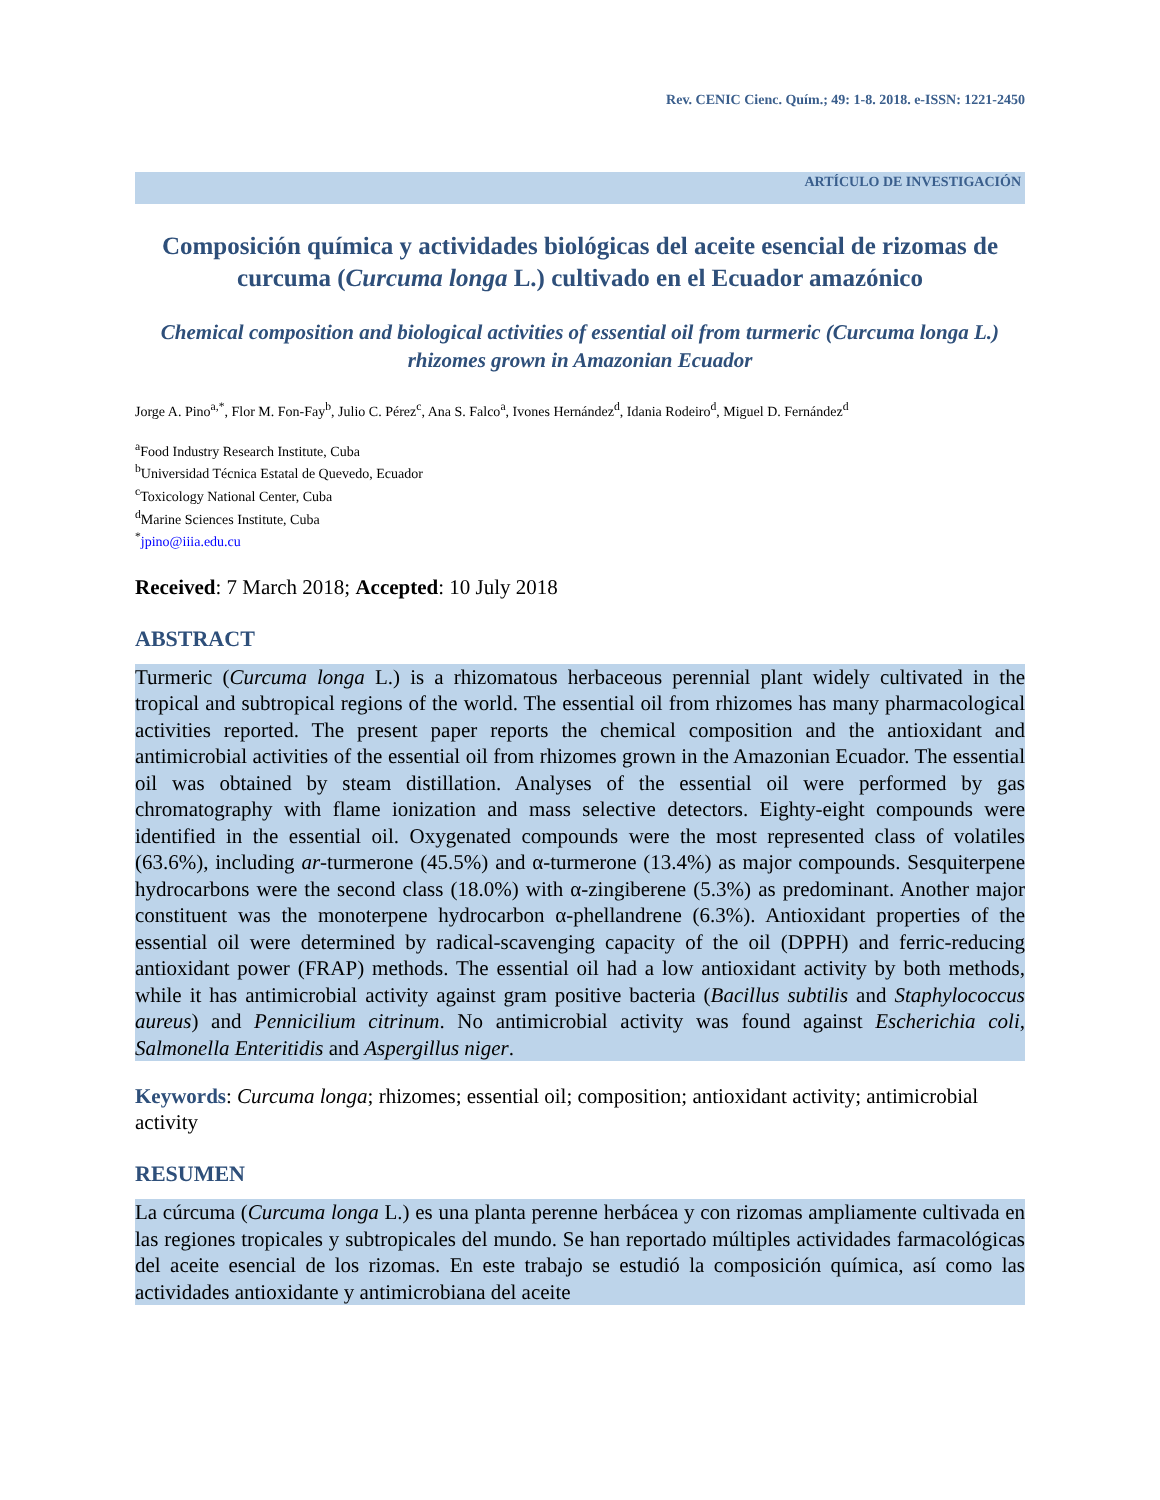Rev. CENIC Cienc. Quím.; 49: 1-8. 2018. e-ISSN: 1221-2450
ARTÍCULO DE INVESTIGACIÓN
Composición química y actividades biológicas del aceite esencial de rizomas de curcuma (Curcuma longa L.) cultivado en el Ecuador amazónico
Chemical composition and biological activities of essential oil from turmeric (Curcuma longa L.) rhizomes grown in Amazonian Ecuador
Jorge A. Pino<sup>a,*</sup>, Flor M. Fon-Fay<sup>b</sup>, Julio C. Pérez<sup>c</sup>, Ana S. Falco<sup>a</sup>, Ivones Hernández<sup>d</sup>, Idania Rodeiro<sup>d</sup>, Miguel D. Fernández<sup>d</sup>
<sup>a</sup> Food Industry Research Institute, Cuba
<sup>b</sup> Universidad Técnica Estatal de Quevedo, Ecuador
<sup>c</sup> Toxicology National Center, Cuba
<sup>d</sup> Marine Sciences Institute, Cuba
<sup>*</sup> jpino@iiia.edu.cu
Received: 7 March 2018; Accepted: 10 July 2018
ABSTRACT
Turmeric (Curcuma longa L.) is a rhizomatous herbaceous perennial plant widely cultivated in the tropical and subtropical regions of the world. The essential oil from rhizomes has many pharmacological activities reported. The present paper reports the chemical composition and the antioxidant and antimicrobial activities of the essential oil from rhizomes grown in the Amazonian Ecuador. The essential oil was obtained by steam distillation. Analyses of the essential oil were performed by gas chromatography with flame ionization and mass selective detectors. Eighty-eight compounds were identified in the essential oil. Oxygenated compounds were the most represented class of volatiles (63.6%), including ar-turmerone (45.5%) and α-turmerone (13.4%) as major compounds. Sesquiterpene hydrocarbons were the second class (18.0%) with α-zingiberene (5.3%) as predominant. Another major constituent was the monoterpene hydrocarbon α-phellandrene (6.3%). Antioxidant properties of the essential oil were determined by radical-scavenging capacity of the oil (DPPH) and ferric-reducing antioxidant power (FRAP) methods. The essential oil had a low antioxidant activity by both methods, while it has antimicrobial activity against gram positive bacteria (Bacillus subtilis and Staphylococcus aureus) and Pennicilium citrinum. No antimicrobial activity was found against Escherichia coli, Salmonella Enteritidis and Aspergillus niger.
Keywords: Curcuma longa; rhizomes; essential oil; composition; antioxidant activity; antimicrobial activity
RESUMEN
La cúrcuma (Curcuma longa L.) es una planta perenne herbácea y con rizomas ampliamente cultivada en las regiones tropicales y subtropicales del mundo. Se han reportado múltiples actividades farmacológicas del aceite esencial de los rizomas. En este trabajo se estudió la composición química, así como las actividades antioxidante y antimicrobiana del aceite